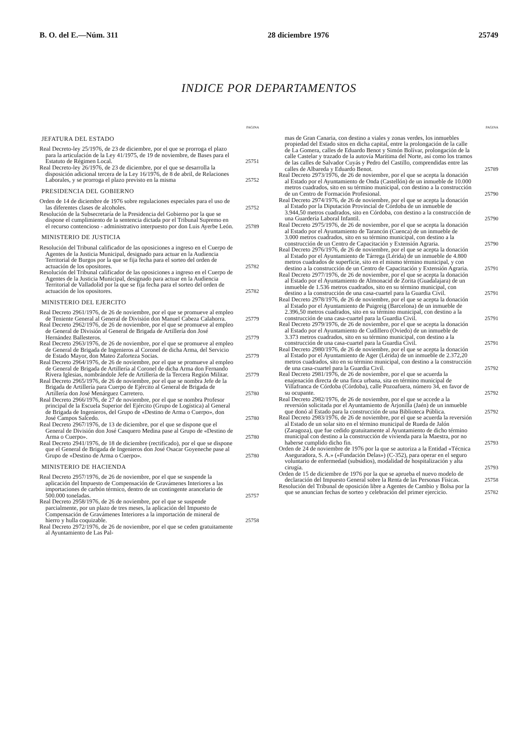B. O. del E.—Núm. 311 28 diciembre 1976 25749
INDICE POR DEPARTAMENTOS
PAGINA
JEFATURA DEL ESTADO
Real Decreto-ley 25/1976, de 23 de diciembre, por el que se prorroga el plazo para la articulación de la Ley 41/1975, de 19 de noviembre, de Bases para el Estatuto de Régimen Local.
25751
Real Decreto-ley 26/1976, de 23 de diciembre, por el que se desarrolla la disposición adicional tercera de la Ley 16/1976, de 8 de abril, de Relaciones Laborales, y se prorroga el plazo previsto en la misma
25752
PRESIDENCIA DEL GOBIERNO
Orden de 14 de diciembre de 1976 sobre regulaciones especiales para el uso de las diferentes clases de alcoholes.
25752
Resolución de la Subsecretaría de la Presidencia del Gobierno por la que se dispone el cumplimiento de la sentencia dictada por el Tribunal Supremo en el recurso contencioso - administrativo interpuesto por don Luis Ayerbe León.
25789
MINISTERIO DE JUSTICIA
Resolución del Tribunal calificador de las oposiciones a ingreso en el Cuerpo de Agentes de la Justicia Municipal, designado para actuar en la Audiencia Territorial de Burgos por la que se fija fecha para el sorteo del orden de actuación de los opositores.
25782
Resolución del Tribunal calificador de las oposiciones a ingreso en el Cuerpo de Agentes de la Justicia Municipal, designado para actuar en la Audiencia Territorial de Valladolid por la que se fija fecha para el sorteo del orden de actuación de los opositores.
25782
MINISTERIO DEL EJERCITO
Real Decreto 2961/1976, de 26 de noviembre, por el que se promueve al empleo de Teniente General al General de División don Manuel Cabeza Calahorra.
25779
Real Decreto 2962/1976, de 26 de noviembre, por el que se promueve al empleo de General de División al General de Brigada de Artillería don José Hernández Ballesteros.
25779
Real Decreto 2963/1976, de 26 de noviembre, por el que se promueve al empleo de General de Brigada de Ingenieros al Coronel de dicha Arma, del Servicio de Estado Mayor, don Mateo Zaforteza Socias.
25779
Real Decreto 2964/1976, de 26 de noviembre, por el que se promueve al empleo de General de Brigada de Artillería al Coronel de dicha Arma don Fernando Rivera Iglesias, nombrándole Jefe de Artillería de la Tercera Región Militar.
25779
Real Decreto 2965/1976, de 26 de noviembre, por el que se nombra Jefe de la Brigada de Artillería para Cuerpo de Ejército al General de Brigada de Artillería don José Menárguez Carretero.
25780
Real Decreto 2966/1976, de 27 de noviembre, por el que se nombra Profesor principal de la Escuela Superior del Ejército (Grupo de Logística) al General de Brigada de Ingenieros, del Grupo de «Destino de Arma o Cuerpo», don José Campos Salcedo.
25780
Real Decreto 2967/1976, de 13 de diciembre, por el que se dispone que el General de División don José Casquero Medina pase al Grupo de «Destino de Arma o Cuerpo».
25780
Real Decreto 2941/1976, de 18 de diciembre (rectificado), por el que se dispone que el General de Brigada de Ingenieros don José Osacar Goyeneche pase al Grupo de «Destino de Arma o Cuerpo».
25780
MINISTERIO DE HACIENDA
Real Decreto 2957/1976, de 26 de noviembre, por el que se suspende la aplicación del Impuesto de Compensación de Gravámenes Interiores a las importaciones de carbón térmico, dentro de un contingente arancelario de 500.000 toneladas.
25757
Real Decreto 2958/1976, de 26 de noviembre, por el que se suspende parcialmente, por un plazo de tres meses, la aplicación del Impuesto de Compensación de Gravámenes Interiores a la importación de mineral de hierro y hulla coquizable.
25758
Real Decreto 2972/1976, de 26 de noviembre, por el que se ceden gratuitamente al Ayuntamiento de Las Pal-
PAGINA
mas de Gran Canaria, con destino a viales y zonas verdes, los inmuebles propiedad del Estado sitos en dicha capital, entre la prolongación de la calle de La Gomera, calles de Eduardo Benot y Simón Bolívar, prolongación de la calle Castelar y trazado de la autovía Marítima del Norte, así como los tramos de las calles de Salvador Cuyás y Pedro del Castillo, comprendidas entre las calles de Albareda y Eduardo Benot.
25789
Real Decreto 2973/1976, de 26 de noviembre, por el que se acepta la donación al Estado por el Ayuntamiento de Onda (Castellón) de un inmueble de 10.000 metros cuadrados, sito en su término municipal, con destino a la construcción de un Centro de Formación Profesional.
25790
Real Decreto 2974/1976, de 26 de noviembre, por el que se acepta la donación al Estado por la Diputación Provincial de Córdoba de un inmueble de 3.944,50 metros cuadrados, sito en Córdoba, con destino a la construcción de una Guardería Laboral Infantil.
25790
Real Decreto 2975/1976, de 26 de noviembre, por el que se acepta la donación al Estado por el Ayuntamiento de Tarancón (Cuenca) de un inmueble de 3.000 metros cuadrados, sito en su término municipal, con destino a la construcción de un Centro de Capacitación y Extensión Agraria.
25790
Real Decreto 2976/1976, de 26 de noviembre, por el que se acepta la donación al Estado por el Ayuntamiento de Tárrega (Lérida) de un inmueble de 4.800 metros cuadrados de superficie, sito en el mismo término municipal, y con destino a la construcción de un Centro de Capacitación y Extensión Agraria.
25791
Real Decreto 2977/1976, de 26 de noviembre, por el que se acepta la donación al Estado por el Ayuntamiento de Almonacid de Zorita (Guadalajara) de un inmueble de 1.536 metros cuadrados, sito en su término municipal, con destino a la construcción de una casa-cuartel para la Guardia Civil.
25791
Real Decreto 2978/1976, de 26 de noviembre, por el que se acepta la donación al Estado por el Ayuntamiento de Puigreig (Barcelona) de un inmueble de 2.396,50 metros cuadrados, sito en su término municipal, con destino a la construcción de una casa-cuartel para la Guardia Civil.
25791
Real Decreto 2979/1976, de 26 de noviembre, por el que se acepta la donación al Estado por el Ayuntamiento de Cudillero (Oviedo) de un inmueble de 3.373 metros cuadrados, sito en su término municipal, con destino a la construcción de una casa-cuartel para la Guardia Civil.
25791
Real Decreto 2980/1976, de 26 de noviembre, por el que se acepta la donación al Estado por el Ayuntamiento de Ager (Lérida) de un inmueble de 2.372,20 metros cuadrados, sito en su término municipal, con destino a la construcción de una casa-cuartel para la Guardia Civil.
25792
Real Decreto 2981/1976, de 26 de noviembre, por el que se acuerda la enajenación directa de una finca urbana, sita en término municipal de Villafranca de Córdoba (Córdoba), calle Pozoafuera, número 34, en favor de su ocupante.
25792
Real Decreto 2982/1976, de 26 de noviembre, por el que se accede a la reversión solicitada por el Ayuntamiento de Arjonilla (Jaén) de un inmueble que donó al Estado para la construcción de una Biblioteca Pública.
25792
Real Decreto 2983/1976, de 26 de noviembre, por el que se acuerda la reversión al Estado de un solar sito en el término municipal de Rueda de Jalón (Zaragoza), que fue cedido gratuitamente al Ayuntamiento de dicho término municipal con destino a la construcción de vivienda para la Maestra, por no haberse cumplido dicho fin.
25793
Orden de 24 de noviembre de 1976 por la que se autoriza a la Entidad «Técnica Aseguradora, S. A.» («Fundación Delas») (C-352), para operar en el seguro voluntario de enfermedad (subsidios), modalidad de hospitalización y alta cirugía.
25793
Orden de 15 de diciembre de 1976 por la que se aprueba el nuevo modelo de declaración del Impuesto General sobre la Renta de las Personas Físicas.
25758
Resolución del Tribunal de oposición libre a Agentes de Cambio y Bolsa por la que se anuncian fechas de sorteo y celebración del primer ejercicio.
25782